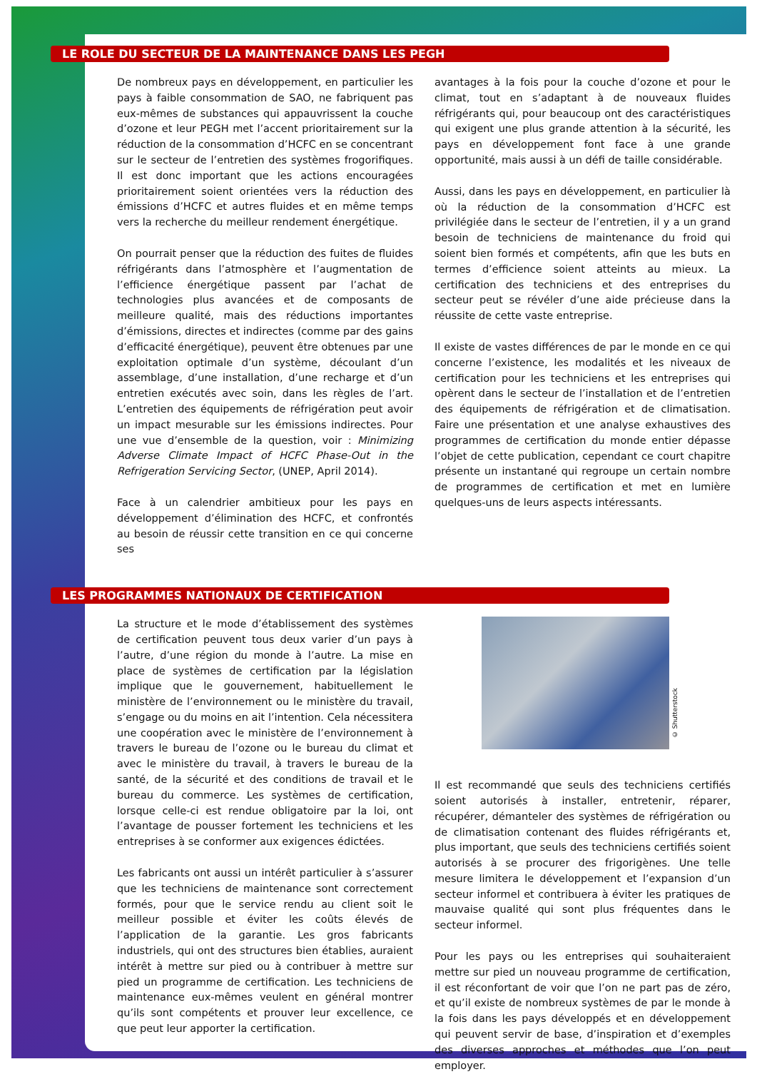LE ROLE DU SECTEUR DE LA MAINTENANCE DANS LES PEGH
De nombreux pays en développement, en particulier les pays à faible consommation de SAO, ne fabriquent pas eux-mêmes de substances qui appauvrissent la couche d’ozone et leur PEGH met l’accent prioritairement sur la réduction de la consommation d’HCFC en se concentrant sur le secteur de l’entretien des systèmes frogorifiques. Il est donc important que les actions encouragées prioritairement soient orientées vers la réduction des émissions d’HCFC et autres fluides et en même temps vers la recherche du meilleur rendement énergétique.
On pourrait penser que la réduction des fuites de fluides réfrigérants dans l’atmosphère et l’augmentation de l’efficience énergétique passent par l’achat de technologies plus avancées et de composants de meilleure qualité, mais des réductions importantes d’émissions, directes et indirectes (comme par des gains d’efficacité énergétique), peuvent être obtenues par une exploitation optimale d’un système, découlant d’un assemblage, d’une installation, d’une recharge et d’un entretien exécutés avec soin, dans les règles de l’art. L’entretien des équipements de réfrigération peut avoir un impact mesurable sur les émissions indirectes. Pour une vue d’ensemble de la question, voir : Minimizing Adverse Climate Impact of HCFC Phase-Out in the Refrigeration Servicing Sector, (UNEP, April 2014).
Face à un calendrier ambitieux pour les pays en développement d’élimination des HCFC, et confrontés au besoin de réussir cette transition en ce qui concerne ses
avantages à la fois pour la couche d’ozone et pour le climat, tout en s’adaptant à de nouveaux fluides réfrigérants qui, pour beaucoup ont des caractéristiques qui exigent une plus grande attention à la sécurité, les pays en développement font face à une grande opportunité, mais aussi à un défi de taille considérable.
Aussi, dans les pays en développement, en particulier là où la réduction de la consommation d’HCFC est privilégiée dans le secteur de l’entretien, il y a un grand besoin de techniciens de maintenance du froid qui soient bien formés et compétents, afin que les buts en termes d’efficience soient atteints au mieux. La certification des techniciens et des entreprises du secteur peut se révéler d’une aide précieuse dans la réussite de cette vaste entreprise.
Il existe de vastes différences de par le monde en ce qui concerne l’existence, les modalités et les niveaux de certification pour les techniciens et les entreprises qui opèrent dans le secteur de l’installation et de l’entretien des équipements de réfrigération et de climatisation. Faire une présentation et une analyse exhaustives des programmes de certification du monde entier dépasse l’objet de cette publication, cependant ce court chapitre présente un instantané qui regroupe un certain nombre de programmes de certification et met en lumière quelques-uns de leurs aspects intéressants.
LES PROGRAMMES NATIONAUX DE CERTIFICATION
La structure et le mode d’établissement des systèmes de certification peuvent tous deux varier d’un pays à l’autre, d’une région du monde à l’autre. La mise en place de systèmes de certification par la législation implique que le gouvernement, habituellement le ministère de l’environnement ou le ministère du travail, s’engage ou du moins en ait l’intention. Cela nécessitera une coopération avec le ministère de l’environnement à travers le bureau de l’ozone ou le bureau du climat et avec le ministère du travail, à travers le bureau de la santé, de la sécurité et des conditions de travail et le bureau du commerce. Les systèmes de certification, lorsque celle-ci est rendue obligatoire par la loi, ont l’avantage de pousser fortement les techniciens et les entreprises à se conformer aux exigences édictées.
Les fabricants ont aussi un intérêt particulier à s’assurer que les techniciens de maintenance sont correctement formés, pour que le service rendu au client soit le meilleur possible et éviter les coûts élevés de l’application de la garantie. Les gros fabricants industriels, qui ont des structures bien établies, auraient intérêt à mettre sur pied ou à contribuer à mettre sur pied un programme de certification. Les techniciens de maintenance eux-mêmes veulent en général montrer qu’ils sont compétents et prouver leur excellence, ce que peut leur apporter la certification.
© Shutterstock
Il est recommandé que seuls des techniciens certifiés soient autorisés à installer, entretenir, réparer, récupérer, démanteler des systèmes de réfrigération ou de climatisation contenant des fluides réfrigérants et, plus important, que seuls des techniciens certifiés soient autorisés à se procurer des frigorigènes. Une telle mesure limitera le développement et l’expansion d’un secteur informel et contribuera à éviter les pratiques de mauvaise qualité qui sont plus fréquentes dans le secteur informel.
Pour les pays ou les entreprises qui souhaiteraient mettre sur pied un nouveau programme de certification, il est réconfortant de voir que l’on ne part pas de zéro, et qu’il existe de nombreux systèmes de par le monde à la fois dans les pays développés et en développement qui peuvent servir de base, d’inspiration et d’exemples des diverses approches et méthodes que l’on peut employer.